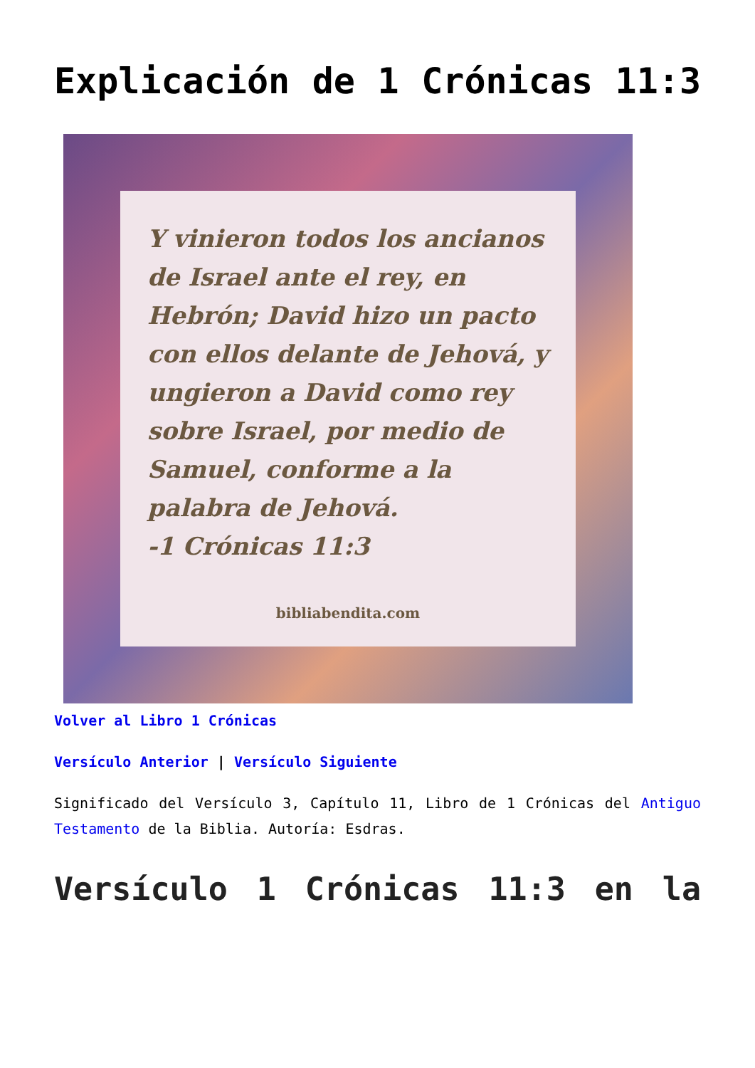Explicación de 1 Crónicas 11:3
Y vinieron todos los ancianos de Israel ante el rey, en Hebrón; David hizo un pacto con ellos delante de Jehová, y ungieron a David como rey sobre Israel, por medio de Samuel, conforme a la palabra de Jehová.
-1 Crónicas 11:3
bibliabendita.com
Volver al Libro 1 Crónicas
Versículo Anterior | Versículo Siguiente
Significado del Versículo 3, Capítulo 11, Libro de 1 Crónicas del Antiguo Testamento de la Biblia. Autoría: Esdras.
Versículo 1 Crónicas 11:3 en la